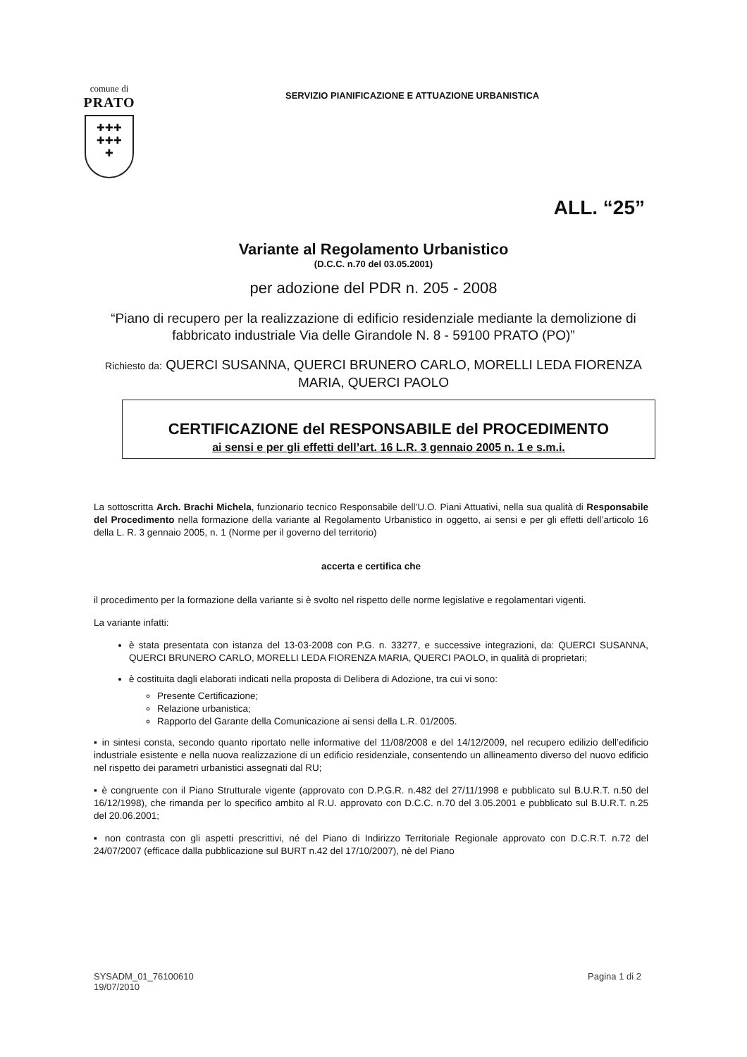comune di
PRATO
✚✚✚
✚✚✚
✚
SERVIZIO PIANIFICAZIONE E ATTUAZIONE URBANISTICA
ALL. “25”
Variante al Regolamento Urbanistico
(D.C.C. n.70 del 03.05.2001)
per adozione del PDR n. 205 - 2008
“Piano di recupero per la realizzazione di edificio residenziale mediante la demolizione di fabbricato industriale Via delle Girandole N. 8 - 59100 PRATO (PO)”
Richiesto da: QUERCI SUSANNA, QUERCI BRUNERO CARLO, MORELLI LEDA FIORENZA MARIA, QUERCI PAOLO
CERTIFICAZIONE del RESPONSABILE del PROCEDIMENTO
ai sensi e per gli effetti dell’art. 16 L.R. 3 gennaio 2005 n. 1 e s.m.i.
La sottoscritta Arch. Brachi Michela, funzionario tecnico Responsabile dell’U.O. Piani Attuativi, nella sua qualità di Responsabile del Procedimento nella formazione della variante al Regolamento Urbanistico in oggetto, ai sensi e per gli effetti dell’articolo 16 della L. R. 3 gennaio 2005, n. 1 (Norme per il governo del territorio)
accerta e certifica che
il procedimento per la formazione della variante si è svolto nel rispetto delle norme legislative e regolamentari vigenti.
La variante infatti:
è stata presentata con istanza del 13-03-2008 con P.G. n. 33277, e successive integrazioni, da: QUERCI SUSANNA, QUERCI BRUNERO CARLO, MORELLI LEDA FIORENZA MARIA, QUERCI PAOLO, in qualità di proprietari;
è costituita dagli elaborati indicati nella proposta di Delibera di Adozione, tra cui vi sono:
Presente Certificazione;
Relazione urbanistica;
Rapporto del Garante della Comunicazione ai sensi della L.R. 01/2005.
▪ in sintesi consta, secondo quanto riportato nelle informative del 11/08/2008 e del 14/12/2009, nel recupero edilizio dell’edificio industriale esistente e nella nuova realizzazione di un edificio residenziale, consentendo un allineamento diverso del nuovo edificio nel rispetto dei parametri urbanistici assegnati dal RU;
▪ è congruente con il Piano Strutturale vigente (approvato con D.P.G.R. n.482 del 27/11/1998 e pubblicato sul B.U.R.T. n.50 del 16/12/1998), che rimanda per lo specifico ambito al R.U. approvato con D.C.C. n.70 del 3.05.2001 e pubblicato sul B.U.R.T. n.25 del 20.06.2001;
▪ non contrasta con gli aspetti prescrittivi, né del Piano di Indirizzo Territoriale Regionale approvato con D.C.R.T. n.72 del 24/07/2007 (efficace dalla pubblicazione sul BURT n.42 del 17/10/2007), nè del Piano
SYSADM_01_76100610
19/07/2010
Pagina 1 di 2